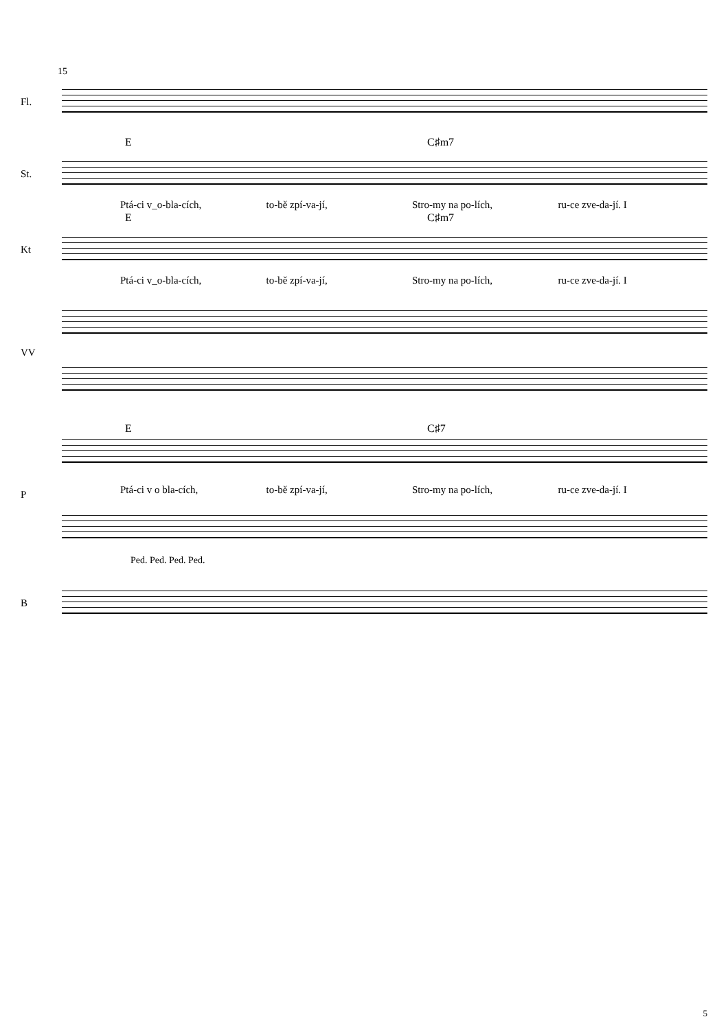15
Fl.
E C♯m7
St.
Ptá-ci v_o-bla-cích, to-bě zpí-va-jí, Stro-my na po-lích, ru-ce zve-da-jí. I
E C♯m7
Kt
Ptá-ci v_o-bla-cích, to-bě zpí-va-jí, Stro-my na po-lích, ru-ce zve-da-jí. I
VV
E C♯7
P Ptá-ci v o bla-cích, to-bě zpí-va-jí, Stro-my na po-lích, ru-ce zve-da-jí. I
Ped. Ped. Ped. Ped.
B
5